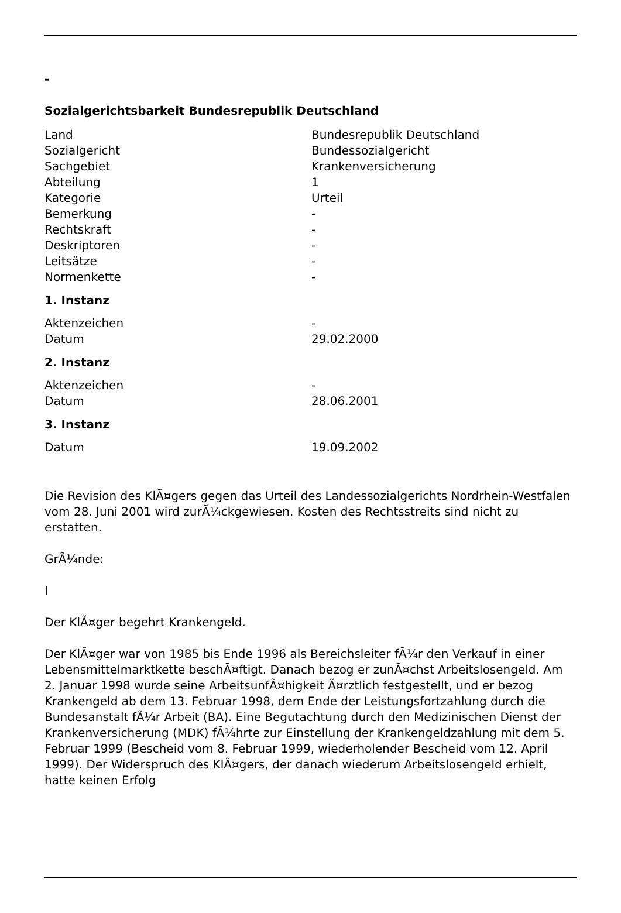-
Sozialgerichtsbarkeit Bundesrepublik Deutschland
| Land | Bundesrepublik Deutschland |
| Sozialgericht | Bundessozialgericht |
| Sachgebiet | Krankenversicherung |
| Abteilung | 1 |
| Kategorie | Urteil |
| Bemerkung | - |
| Rechtskraft | - |
| Deskriptoren | - |
| Leitsätze | - |
| Normenkette | - |
1. Instanz
| Aktenzeichen | - |
| Datum | 29.02.2000 |
2. Instanz
| Aktenzeichen | - |
| Datum | 28.06.2001 |
3. Instanz
| Datum | 19.09.2002 |
Die Revision des KlÃ¤gers gegen das Urteil des Landessozialgerichts Nordrhein-Westfalen vom 28. Juni 2001 wird zurÃ¼ckgewiesen. Kosten des Rechtsstreits sind nicht zu erstatten.
GrÃ¼nde:
I
Der KlÃ¤ger begehrt Krankengeld.
Der KlÃ¤ger war von 1985 bis Ende 1996 als Bereichsleiter fÃ¼r den Verkauf in einer Lebensmittelmarktkette beschÃ¤ftigt. Danach bezog er zunÃ¤chst Arbeitslosengeld. Am 2. Januar 1998 wurde seine ArbeitsunfÃ¤higkeit Ã¤rztlich festgestellt, und er bezog Krankengeld ab dem 13. Februar 1998, dem Ende der Leistungsfortzahlung durch die Bundesanstalt fÃ¼r Arbeit (BA). Eine Begutachtung durch den Medizinischen Dienst der Krankenversicherung (MDK) fÃ¼hrte zur Einstellung der Krankengeldzahlung mit dem 5. Februar 1999 (Bescheid vom 8. Februar 1999, wiederholender Bescheid vom 12. April 1999). Der Widerspruch des KlÃ¤gers, der danach wiederum Arbeitslosengeld erhielt, hatte keinen Erfolg